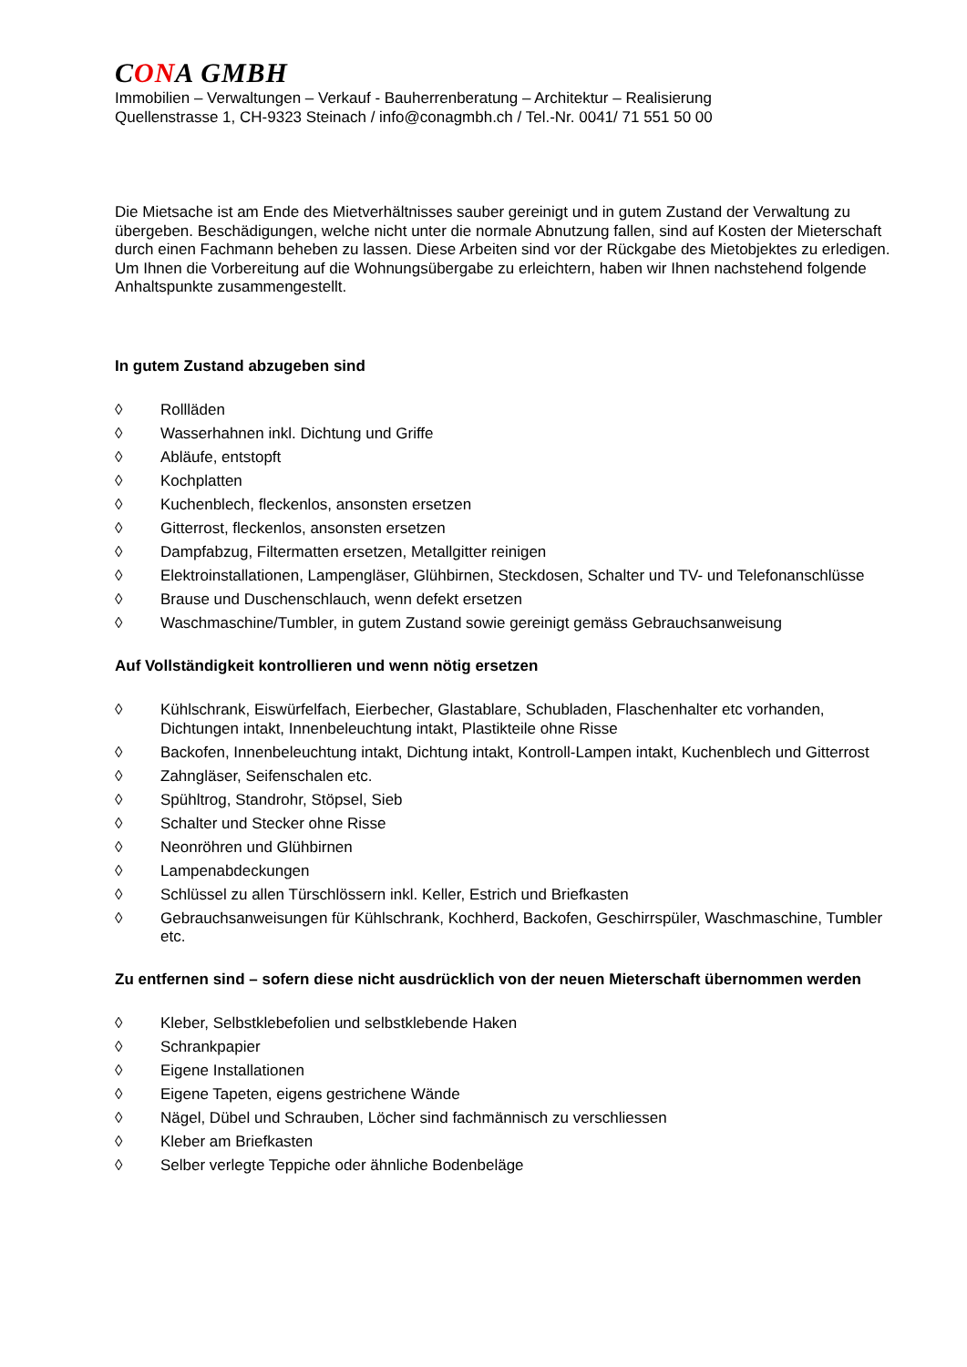CONA GMBH
Immobilien – Verwaltungen – Verkauf - Bauherrenberatung – Architektur – Realisierung
Quellenstrasse 1, CH-9323 Steinach / info@conagmbh.ch / Tel.-Nr. 0041/ 71 551 50 00
Die Mietsache ist am Ende des Mietverhältnisses sauber gereinigt und in gutem Zustand der Verwaltung zu übergeben. Beschädigungen, welche nicht unter die normale Abnutzung fallen, sind auf Kosten der Mieterschaft durch einen Fachmann beheben zu lassen. Diese Arbeiten sind vor der Rückgabe des Mietobjektes zu erledigen. Um Ihnen die Vorbereitung auf die Wohnungsübergabe zu erleichtern, haben wir Ihnen nachstehend folgende Anhaltspunkte zusammengestellt.
In gutem Zustand abzugeben sind
◊ Rollläden
◊ Wasserhahnen inkl. Dichtung und Griffe
◊ Abläufe, entstopft
◊ Kochplatten
◊ Kuchenblech, fleckenlos, ansonsten ersetzen
◊ Gitterrost, fleckenlos, ansonsten ersetzen
◊ Dampfabzug, Filtermatten ersetzen, Metallgitter reinigen
◊ Elektroinstallationen, Lampengläser, Glühbirnen, Steckdosen, Schalter und TV- und Telefonanschlüsse
◊ Brause und Duschenschlauch, wenn defekt ersetzen
◊ Waschmaschine/Tumbler, in gutem Zustand sowie gereinigt gemäss Gebrauchsanweisung
Auf Vollständigkeit kontrollieren und wenn nötig ersetzen
◊ Kühlschrank, Eiswürfelfach, Eierbecher, Glastablare, Schubladen, Flaschenhalter etc vorhanden, Dichtungen intakt, Innenbeleuchtung intakt, Plastikteile ohne Risse
◊ Backofen, Innenbeleuchtung intakt, Dichtung intakt, Kontroll-Lampen intakt, Kuchenblech und Gitterrost
◊ Zahngläser, Seifenschalen etc.
◊ Spühltrog, Standrohr, Stöpsel, Sieb
◊ Schalter und Stecker ohne Risse
◊ Neonröhren und Glühbirnen
◊ Lampenabdeckungen
◊ Schlüssel zu allen Türschlössern inkl. Keller, Estrich und Briefkasten
◊ Gebrauchsanweisungen für Kühlschrank, Kochherd, Backofen, Geschirrspüler, Waschmaschine, Tumbler etc.
Zu entfernen sind – sofern diese nicht ausdrücklich von der neuen Mieterschaft übernommen werden
◊ Kleber, Selbstklebefolien und selbstklebende Haken
◊ Schrankpapier
◊ Eigene Installationen
◊ Eigene Tapeten, eigens gestrichene Wände
◊ Nägel, Dübel und Schrauben, Löcher sind fachmännisch zu verschliessen
◊ Kleber am Briefkasten
◊ Selber verlegte Teppiche oder ähnliche Bodenbeläge